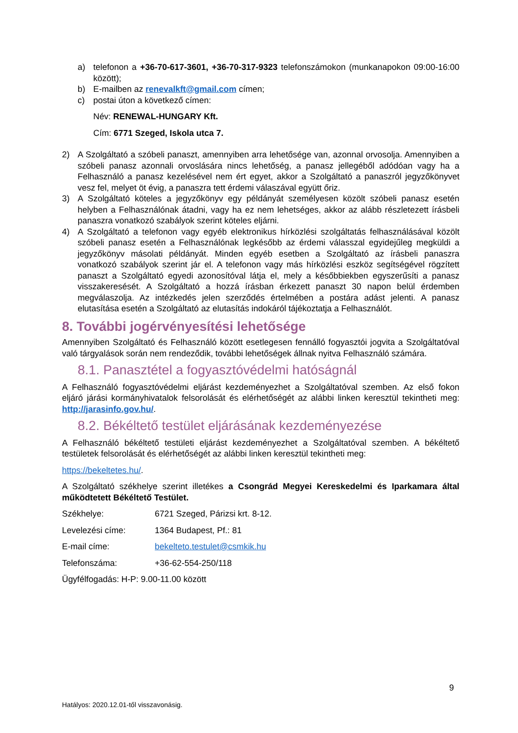a) telefonon a +36-70-617-3601, +36-70-317-9323 telefonszámokon (munkanapokon 09:00-16:00 között);
b) E-mailben az renevalkft@gmail.com címen;
c) postai úton a következő címen:
Név: RENEWAL-HUNGARY Kft.
Cím: 6771 Szeged, Iskola utca 7.
2) A Szolgáltató a szóbeli panaszt, amennyiben arra lehetősége van, azonnal orvosolja. Amennyiben a szóbeli panasz azonnali orvoslására nincs lehetőség, a panasz jellegéből adódóan vagy ha a Felhasználó a panasz kezelésével nem ért egyet, akkor a Szolgáltató a panaszról jegyzőkönyvet vesz fel, melyet öt évig, a panaszra tett érdemi válaszával együtt őriz.
3) A Szolgáltató köteles a jegyzőkönyv egy példányát személyesen közölt szóbeli panasz esetén helyben a Felhasználónak átadni, vagy ha ez nem lehetséges, akkor az alább részletezett írásbeli panaszra vonatkozó szabályok szerint köteles eljárni.
4) A Szolgáltató a telefonon vagy egyéb elektronikus hírközlési szolgáltatás felhasználásával közölt szóbeli panasz esetén a Felhasználónak legkésőbb az érdemi válasszal egyidejűleg megküldi a jegyzőkönyv másolati példányát. Minden egyéb esetben a Szolgáltató az írásbeli panaszra vonatkozó szabályok szerint jár el. A telefonon vagy más hírközlési eszköz segítségével rögzített panaszt a Szolgáltató egyedi azonosítóval látja el, mely a későbbiekben egyszerűsíti a panasz visszakeresését. A Szolgáltató a hozzá írásban érkezett panaszt 30 napon belül érdemben megválaszolja. Az intézkedés jelen szerződés értelmében a postára adást jelenti. A panasz elutasítása esetén a Szolgáltató az elutasítás indokáról tájékoztatja a Felhasználót.
8. További jogérvényesítési lehetősége
Amennyiben Szolgáltató és Felhasználó között esetlegesen fennálló fogyasztói jogvita a Szolgáltatóval való tárgyalások során nem rendeződik, további lehetőségek állnak nyitva Felhasználó számára.
8.1. Panasztétel a fogyasztóvédelmi hatóságnál
A Felhasználó fogyasztóvédelmi eljárást kezdeményezhet a Szolgáltatóval szemben. Az első fokon eljáró járási kormányhivatalok felsorolását és elérhetőségét az alábbi linken keresztül tekintheti meg: http://jarasinfo.gov.hu/.
8.2. Békéltető testület eljárásának kezdeményezése
A Felhasználó békéltető testületi eljárást kezdeményezhet a Szolgáltatóval szemben. A békéltető testületek felsorolását és elérhetőségét az alábbi linken keresztül tekintheti meg:
https://bekeltetes.hu/.
A Szolgáltató székhelye szerint illetékes a Csongrád Megyei Kereskedelmi és Iparkamara által működtetett Békéltető Testület.
Székhelye: 6721 Szeged, Párizsi krt. 8-12.
Levelezési címe: 1364 Budapest, Pf.: 81
E-mail címe: bekelteto.testulet@csmkik.hu
Telefonszáma: +36-62-554-250/118
Ügyfélfogadás: H-P: 9.00-11.00 között
9
Hatályos: 2020.12.01-től visszavonásig.